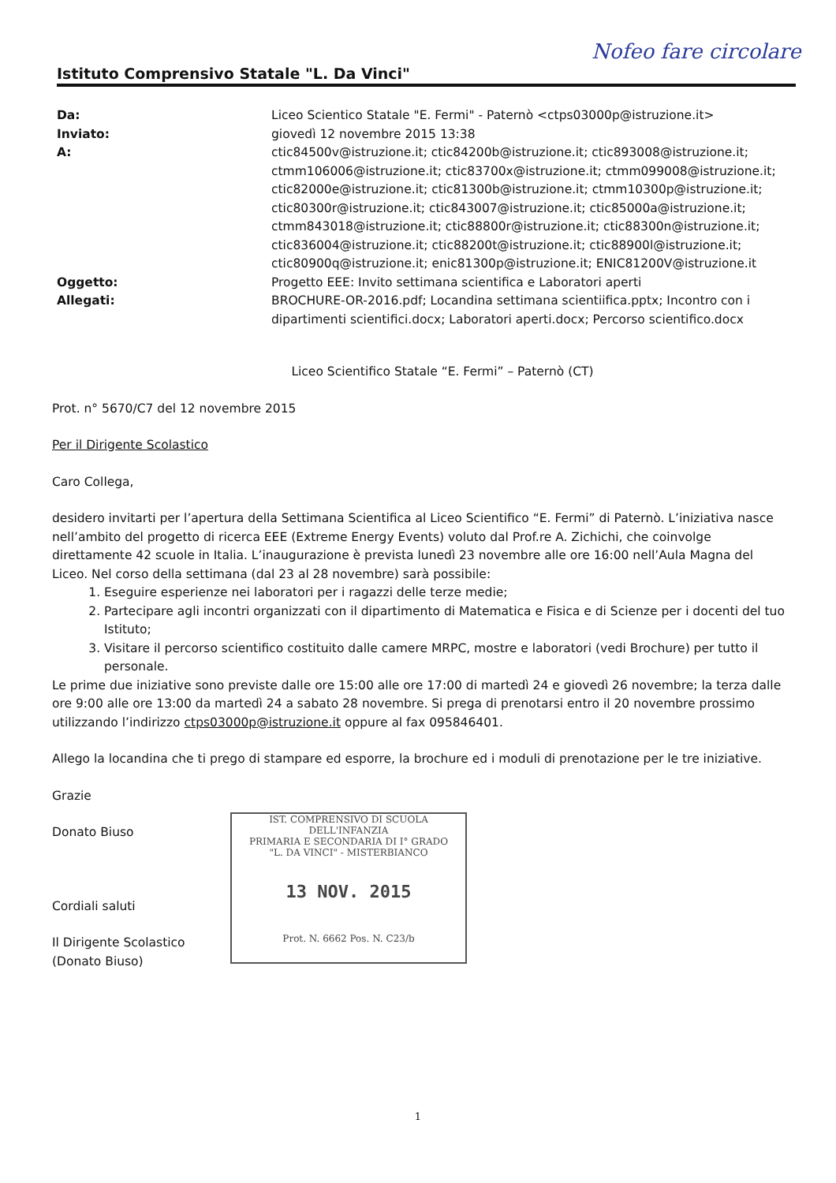Nofeo fare circolare
Istituto Comprensivo Statale "L. Da Vinci"
| Da: | Liceo Scientico Statale "E. Fermi" - Paternò <ctps03000p@istruzione.it> |
| Inviato: | giovedì 12 novembre 2015 13:38 |
| A: | ctic84500v@istruzione.it; ctic84200b@istruzione.it; ctic893008@istruzione.it; ctmm106006@istruzione.it; ctic83700x@istruzione.it; ctmm099008@istruzione.it; ctic82000e@istruzione.it; ctic81300b@istruzione.it; ctmm10300p@istruzione.it; ctic80300r@istruzione.it; ctic843007@istruzione.it; ctic85000a@istruzione.it; ctmm843018@istruzione.it; ctic88800r@istruzione.it; ctic88300n@istruzione.it; ctic836004@istruzione.it; ctic88200t@istruzione.it; ctic88900l@istruzione.it; ctic80900q@istruzione.it; enic81300p@istruzione.it; ENIC81200V@istruzione.it |
| Oggetto: | Progetto EEE: Invito settimana scientifica e Laboratori aperti |
| Allegati: | BROCHURE-OR-2016.pdf; Locandina settimana scientiifica.pptx; Incontro con i dipartimenti scientifici.docx; Laboratori aperti.docx; Percorso scientifico.docx |
Liceo Scientifico Statale “E. Fermi” – Paternò (CT)
Prot. n° 5670/C7 del 12 novembre 2015
Per il Dirigente Scolastico
Caro Collega,
desidero invitarti per l’apertura della Settimana Scientifica al Liceo Scientifico “E. Fermi” di Paternò. L’iniziativa nasce nell’ambito del progetto di ricerca EEE (Extreme Energy Events) voluto dal Prof.re A. Zichichi, che coinvolge direttamente 42 scuole in Italia. L’inaugurazione è prevista lunedì 23 novembre alle ore 16:00 nell’Aula Magna del Liceo. Nel corso della settimana (dal 23 al 28 novembre) sarà possibile:
1. Eseguire esperienze nei laboratori per i ragazzi delle terze medie;
2. Partecipare agli incontri organizzati con il dipartimento di Matematica e Fisica e di Scienze per i docenti del tuo Istituto;
3. Visitare il percorso scientifico costituito dalle camere MRPC, mostre e laboratori (vedi Brochure) per tutto il personale.
Le prime due iniziative sono previste dalle ore 15:00 alle ore 17:00 di martedì 24 e giovedì 26 novembre; la terza dalle ore 9:00 alle ore 13:00 da martedì 24 a sabato 28 novembre. Si prega di prenotarsi entro il 20 novembre prossimo utilizzando l’indirizzo ctps03000p@istruzione.it oppure al fax 095846401.
Allego la locandina che ti prego di stampare ed esporre, la brochure ed i moduli di prenotazione per le tre iniziative.
Grazie
Donato Biuso
Cordiali saluti
Il Dirigente Scolastico
(Donato Biuso)
IST. COMPRENSIVO DI SCUOLA DELL'INFANZIA
PRIMARIA E SECONDARIA DI I° GRADO
"L. DA VINCI" - MISTERBIANCO
13 NOV. 2015
Prot. N. 6662 Pos. N. C23/b
1